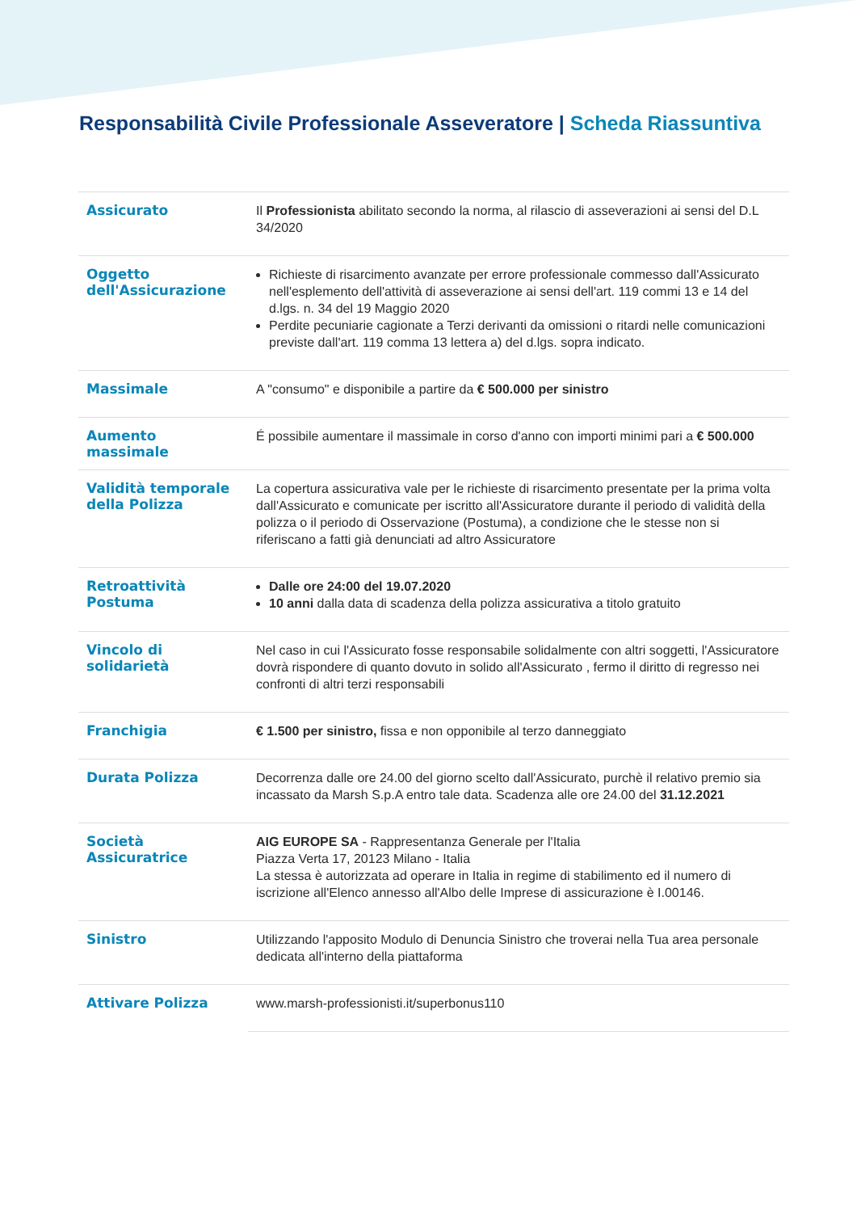Responsabilità Civile Professionale Asseveratore | Scheda Riassuntiva
| Assicurato | Il Professionista abilitato secondo la norma, al rilascio di asseverazioni ai sensi del D.L 34/2020 |
| Oggetto dell'Assicurazione | Richieste di risarcimento avanzate per errore professionale commesso dall'Assicurato nell'esplemento dell'attività di asseverazione ai sensi dell'art. 119 commi 13 e 14 del d.lgs. n. 34 del 19 Maggio 2020 Perdite pecuniarie cagionate a Terzi derivanti da omissioni o ritardi nelle comunicazioni previste dall'art. 119 comma 13 lettera a) del d.lgs. sopra indicato. |
| Massimale | A "consumo" e disponibile a partire da € 500.000 per sinistro |
| Aumento massimale | É possibile aumentare il massimale in corso d'anno con importi minimi pari a € 500.000 |
| Validità temporale della Polizza | La copertura assicurativa vale per le richieste di risarcimento presentate per la prima volta dall'Assicurato e comunicate per iscritto all'Assicuratore durante il periodo di validità della polizza o il periodo di Osservazione (Postuma), a condizione che le stesse non si riferiscano a fatti già denunciati ad altro Assicuratore |
| Retroattività Postuma | Dalle ore 24:00 del 19.07.2020 10 anni dalla data di scadenza della polizza assicurativa a titolo gratuito |
| Vincolo di solidarietà | Nel caso in cui l'Assicurato fosse responsabile solidalmente con altri soggetti, l'Assicuratore dovrà rispondere di quanto dovuto in solido all'Assicurato , fermo il diritto di regresso nei confronti di altri terzi responsabili |
| Franchigia | € 1.500 per sinistro, fissa e non opponibile al terzo danneggiato |
| Durata Polizza | Decorrenza dalle ore 24.00 del giorno scelto dall'Assicurato, purchè il relativo premio sia incassato da Marsh S.p.A entro tale data. Scadenza alle ore 24.00 del 31.12.2021 |
| Società Assicuratrice | AIG EUROPE SA - Rappresentanza Generale per l'Italia Piazza Verta 17, 20123 Milano - Italia La stessa è autorizzata ad operare in Italia in regime di stabilimento ed il numero di iscrizione all'Elenco annesso all'Albo delle Imprese di assicurazione è I.00146. |
| Sinistro | Utilizzando l'apposito Modulo di Denuncia Sinistro che troverai nella Tua area personale dedicata all'interno della piattaforma |
| Attivare Polizza | www.marsh-professionisti.it/superbonus110 |